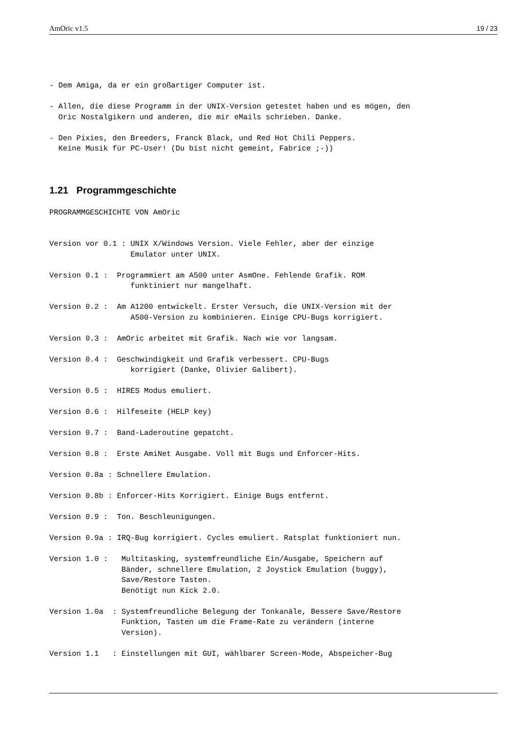AmOric v1.5 19 / 23
- Dem Amiga, da er ein großartiger Computer ist.
- Allen, die diese Programm in der UNIX-Version getestet haben und es mögen, den
  Oric Nostalgikern und anderen, die mir eMails schrieben. Danke.
- Den Pixies, den Breeders, Franck Black, und Red Hot Chili Peppers.
  Keine Musik für PC-User! (Du bist nicht gemeint, Fabrice ;-))
1.21 Programmgeschichte
PROGRAMMGESCHICHTE VON AmOric
Version vor 0.1 : UNIX X/Windows Version. Viele Fehler, aber der einzige
                  Emulator unter UNIX.
Version 0.1 :  Programmiert am A500 unter AsmOne. Fehlende Grafik. ROM
                  funktiniert nur mangelhaft.
Version 0.2 :  Am A1200 entwickelt. Erster Versuch, die UNIX-Version mit der
                  A500-Version zu kombinieren. Einige CPU-Bugs korrigiert.
Version 0.3 :  AmOric arbeitet mit Grafik. Nach wie vor langsam.
Version 0.4 :  Geschwindigkeit und Grafik verbessert. CPU-Bugs
                  korrigiert (Danke, Olivier Galibert).
Version 0.5 :  HIRES Modus emuliert.
Version 0.6 :  Hilfeseite (HELP key)
Version 0.7 :  Band-Laderoutine gepatcht.
Version 0.8 :  Erste AmiNet Ausgabe. Voll mit Bugs und Enforcer-Hits.
Version 0.8a : Schnellere Emulation.
Version 0.8b : Enforcer-Hits Korrigiert. Einige Bugs entfernt.
Version 0.9 :  Ton. Beschleunigungen.
Version 0.9a : IRQ-Bug korrigiert. Cycles emuliert. Ratsplat funktioniert nun.
Version 1.0 :   Multitasking, systemfreundliche Ein/Ausgabe, Speichern auf
                Bänder, schnellere Emulation, 2 Joystick Emulation (buggy),
                Save/Restore Tasten.
                Benötigt nun Kick 2.0.
Version 1.0a  : Systemfreundliche Belegung der Tonkanäle, Bessere Save/Restore
                Funktion, Tasten um die Frame-Rate zu verändern (interne
                Version).
Version 1.1   : Einstellungen mit GUI, wählbarer Screen-Mode, Abspeicher-Bug